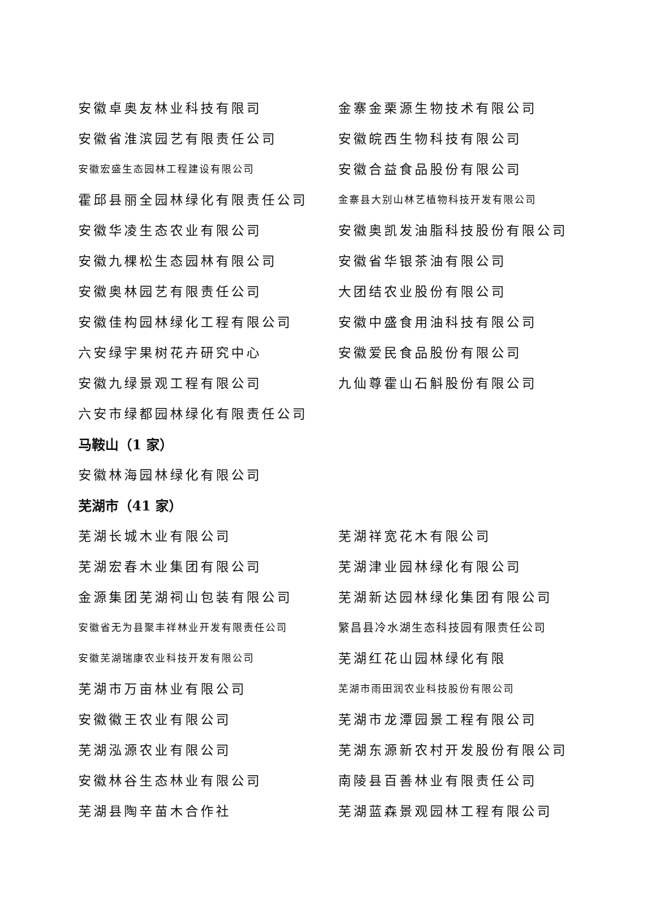安徽卓奥友林业科技有限司 金寨金栗源生物技术有限公司
安徽省淮滨园艺有限责任公司 安徽皖西生物科技有限公司
安徽宏盛生态园林工程建设有限公司
安徽合益食品股份有限公司
霍邱县丽全园林绿化有限责任公司
金寨县大别山林艺植物科技开发有限公司
安徽华凌生态农业有限公司 安徽奥凯发油脂科技股份有限公司
安徽九棵松生态园林有限公司 安徽省华银茶油有限公司
安徽奥林园艺有限责任公司 大团结农业股份有限公司
安徽佳构园林绿化工程有限公司 安徽中盛食用油科技有限公司
六安绿宇果树花卉研究中心 安徽爱民食品股份有限公司
安徽九绿景观工程有限公司 九仙尊霍山石斛股份有限公司
六安市绿都园林绿化有限责任公司
马鞍山（1 家）
安徽林海园林绿化有限公司
芜湖市（41 家）
芜湖长城木业有限公司 芜湖祥宽花木有限公司
芜湖宏春木业集团有限公司 芜湖津业园林绿化有限公司
金源集团芜湖祠山包装有限公司 芜湖新达园林绿化集团有限公司
安徽省无为县聚丰祥林业开发有限责任公司 繁昌县冷水湖生态科技园有限责任公司
安徽芜湖瑞康农业科技开发有限公司
芜湖红花山园林绿化有限
芜湖市万亩林业有限公司
芜湖市雨田润农业科技股份有限公司
安徽徽王农业有限公司 芜湖市龙潭园景工程有限公司
芜湖泓源农业有限公司 芜湖东源新农村开发股份有限公司
安徽林谷生态林业有限公司 南陵县百善林业有限责任公司
芜湖县陶辛苗木合作社 芜湖蓝森景观园林工程有限公司